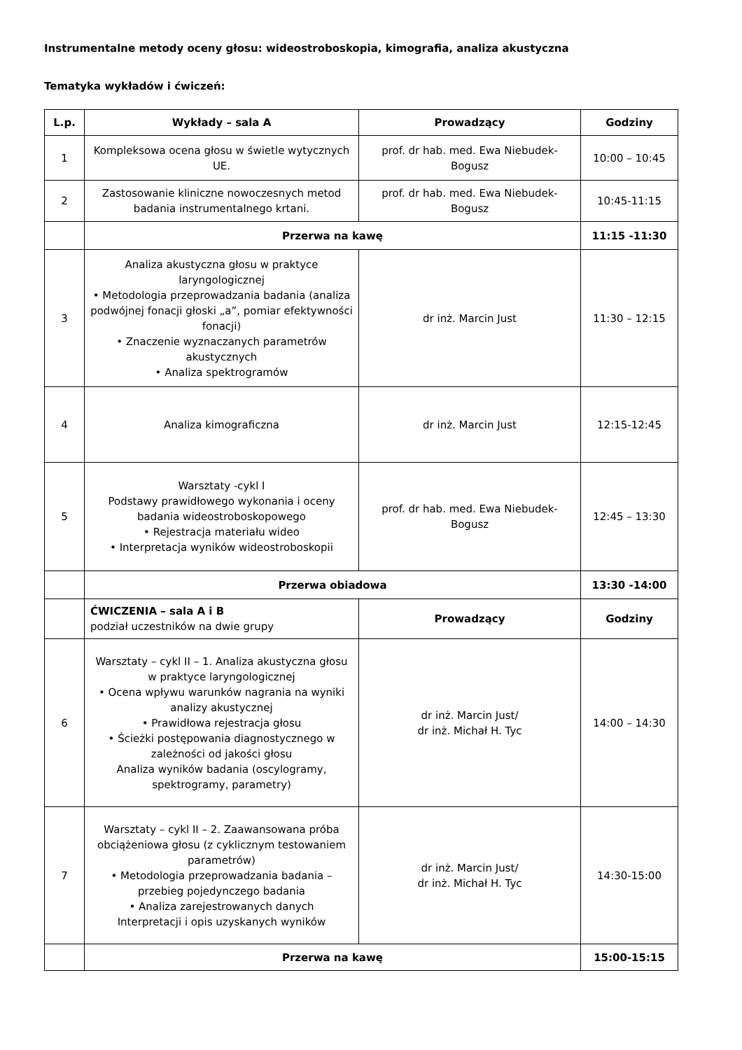Instrumentalne metody oceny głosu: wideostroboskopia, kimografia, analiza akustyczna
Tematyka wykładów i ćwiczeń:
| L.p. | Wykłady – sala A | Prowadzący | Godziny |
| --- | --- | --- | --- |
| 1 | Kompleksowa ocena głosu w świetle wytycznych UE. | prof. dr hab. med. Ewa Niebudek-Bogusz | 10:00 – 10:45 |
| 2 | Zastosowanie kliniczne nowoczesnych metod badania instrumentalnego krtani. | prof. dr hab. med. Ewa Niebudek-Bogusz | 10:45-11:15 |
| | Przerwa na kawę | | 11:15 -11:30 |
| 3 | Analiza akustyczna głosu w praktyce laryngologicznej • Metodologia przeprowadzania badania (analiza podwójnej fonacji głoski „a”, pomiar efektywności fonacji) • Znaczenie wyznaczanych parametrów akustycznych • Analiza spektrogramów | dr inż. Marcin Just | 11:30 – 12:15 |
| 4 | Analiza kimograficzna | dr inż. Marcin Just | 12:15-12:45 |
| 5 | Warsztaty -cykl I Podstawy prawidłowego wykonania i oceny badania wideostroboskopowego • Rejestracja materiału wideo • Interpretacja wyników wideostroboskopii | prof. dr hab. med. Ewa Niebudek-Bogusz | 12:45 – 13:30 |
| | Przerwa obiadowa | | 13:30 -14:00 |
| | ĆWICZENIA – sala A i B podział uczestników na dwie grupy | Prowadzący | Godziny |
| 6 | Warsztaty – cykl II – 1. Analiza akustyczna głosu w praktyce laryngologicznej • Ocena wpływu warunków nagrania na wyniki analizy akustycznej • Prawidłowa rejestracja głosu • Ścieżki postępowania diagnostycznego w zależności od jakości głosu Analiza wyników badania (oscylogramy, spektrogramy, parametry) | dr inż. Marcin Just/ dr inż. Michał H. Tyc | 14:00 – 14:30 |
| 7 | Warsztaty – cykl II – 2. Zaawansowana próba obciążeniowa głosu (z cyklicznym testowaniem parametrów) • Metodologia przeprowadzania badania – przebieg pojedynczego badania • Analiza zarejestrowanych danych Interpretacji i opis uzyskanych wyników | dr inż. Marcin Just/ dr inż. Michał H. Tyc | 14:30-15:00 |
| | Przerwa na kawę | | 15:00-15:15 |